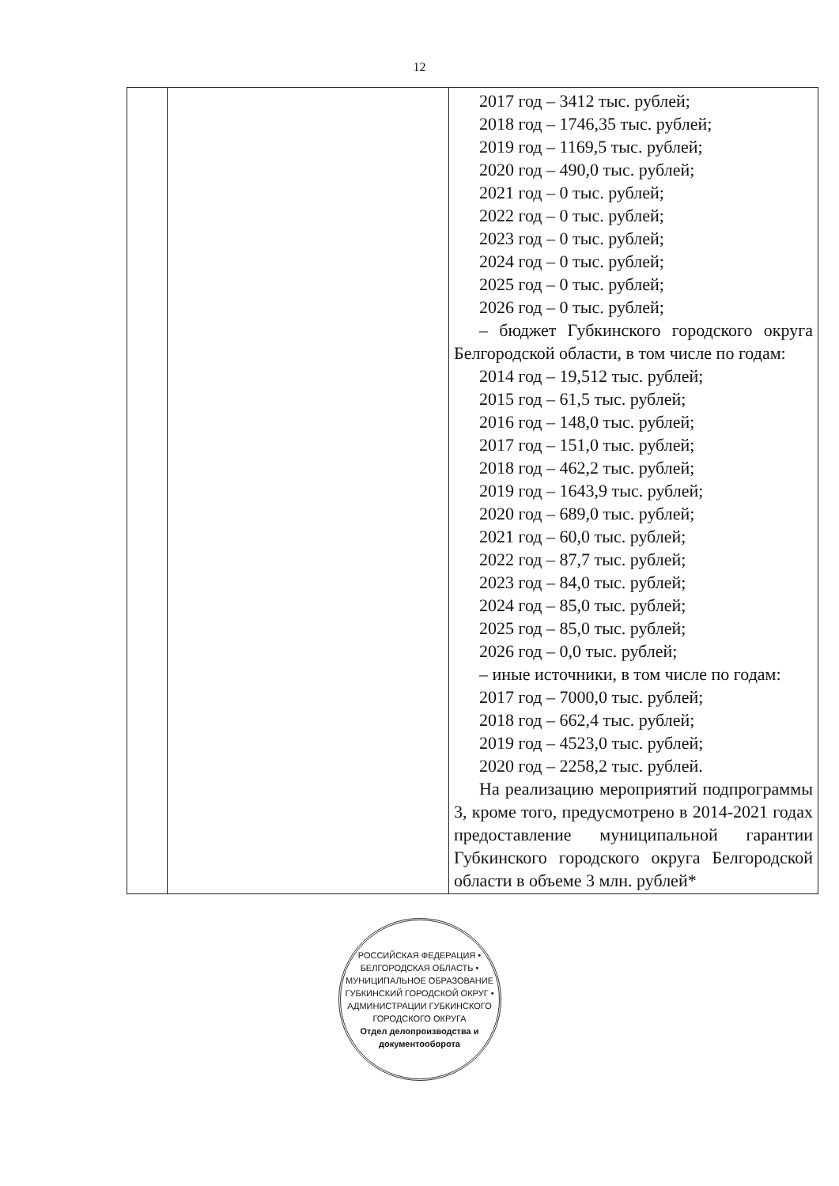12
| | | 2017 год – 3412 тыс. рублей; 2018 год – 1746,35 тыс. рублей; 2019 год – 1169,5 тыс. рублей; 2020 год – 490,0 тыс. рублей; 2021 год – 0 тыс. рублей; 2022 год – 0 тыс. рублей; 2023 год – 0 тыс. рублей; 2024 год – 0 тыс. рублей; 2025 год – 0 тыс. рублей; 2026 год – 0 тыс. рублей; – бюджет Губкинского городского округа Белгородской области, в том числе по годам: 2014 год – 19,512 тыс. рублей; 2015 год – 61,5 тыс. рублей; 2016 год – 148,0 тыс. рублей; 2017 год – 151,0 тыс. рублей; 2018 год – 462,2 тыс. рублей; 2019 год – 1643,9 тыс. рублей; 2020 год – 689,0 тыс. рублей; 2021 год – 60,0 тыс. рублей; 2022 год – 87,7 тыс. рублей; 2023 год – 84,0 тыс. рублей; 2024 год – 85,0 тыс. рублей; 2025 год – 85,0 тыс. рублей; 2026 год – 0,0 тыс. рублей; – иные источники, в том числе по годам: 2017 год – 7000,0 тыс. рублей; 2018 год – 662,4 тыс. рублей; 2019 год – 4523,0 тыс. рублей; 2020 год – 2258,2 тыс. рублей. На реализацию мероприятий подпрограммы 3, кроме того, предусмотрено в 2014-2021 годах предоставление муниципальной гарантии Губкинского городского округа Белгородской области в объеме 3 млн. рублей* |
РОССИЙСКАЯ ФЕДЕРАЦИЯ • БЕЛГОРОДСКАЯ ОБЛАСТЬ • МУНИЦИПАЛЬНОЕ ОБРАЗОВАНИЕ ГУБКИНСКИЙ ГОРОДСКОЙ ОКРУГ • АДМИНИСТРАЦИИ ГУБКИНСКОГО ГОРОДСКОГО ОКРУГА
Отдел делопроизводства и документооборота